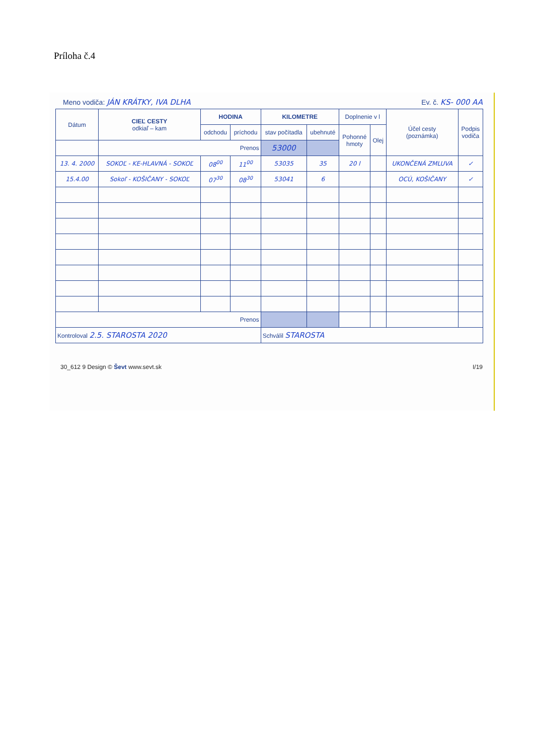Príloha č.4
Meno vodiča: JÁN KRÁTKY, IVA DLHA Ev. č. KS- 000 AA
| Dátum | CIEĽ CESTY odkiaľ – kam | HODINA | | KILOMETRE | | Doplnenie v l | | Účel cesty (poznámka) | Podpis vodiča |
| --- | --- | --- | --- | --- | --- | --- | --- | --- | --- |
| | | odchodu | príchodu | stav počítadla | ubehnuté | Pohonné hmoty | Olej | | |
| | Prenos | | | 53000 | | | | | |
| 13. 4. 2000 | SOKOĽ - KE-HLAVNÁ - SOKOĽ | 08<sup>00</sup> | 11<sup>00</sup> | 53035 | 35 | 20 l | | UKONČENÁ ZMLUVA | ✓ |
| 15.4.00 | Sokoľ - KOŠIČANY - SOKOĽ | 07<sup>30</sup> | 08<sup>30</sup> | 53041 | 6 | | | OCÚ, KOŠIČANY | ✓ |
| Prenos | | | | | | | | | |
| Kontroloval 2.5. STAROSTA 2020 | | | | Schválil STAROSTA | | | | | |
30_612 9 Design © Ševt www.sevt.sk I/19